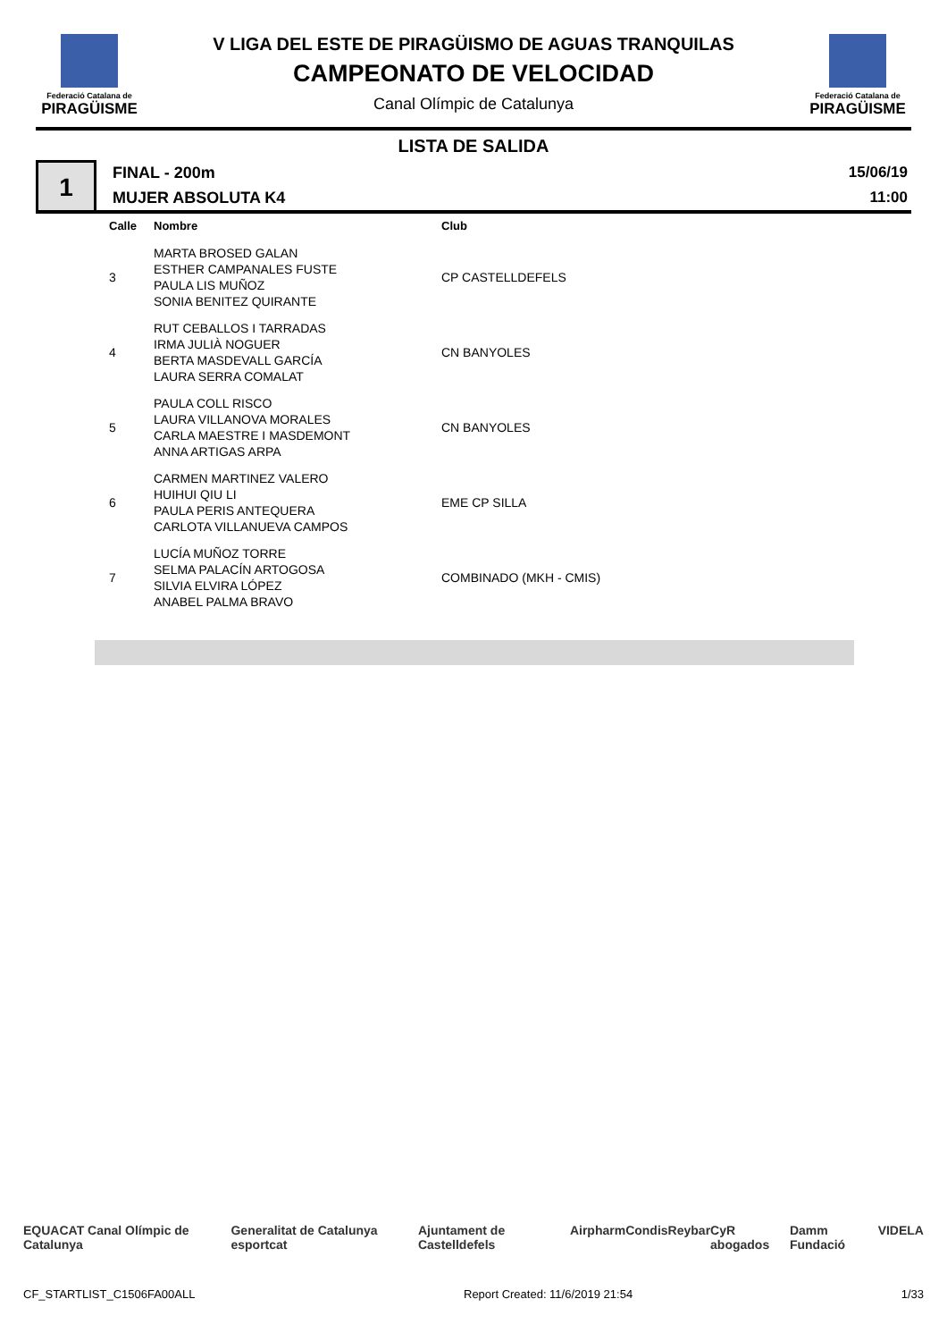Federació Catalana de
PIRAGÜISME
V LIGA DEL ESTE DE PIRAGÜISMO DE AGUAS TRANQUILAS
CAMPEONATO DE VELOCIDAD
Canal Olímpic de Catalunya
Federació Catalana de
PIRAGÜISME
LISTA DE SALIDA
1
FINAL - 200m
MUJER ABSOLUTA K4
15/06/19
11:00
| Calle | Nombre | Club |
| --- | --- | --- |
| 3 | MARTA BROSED GALAN ESTHER CAMPANALES FUSTE PAULA LIS MUÑOZ SONIA BENITEZ QUIRANTE | CP CASTELLDEFELS |
| 4 | RUT CEBALLOS I TARRADAS IRMA JULIÀ NOGUER BERTA MASDEVALL GARCÍA LAURA SERRA COMALAT | CN BANYOLES |
| 5 | PAULA COLL RISCO LAURA VILLANOVA MORALES CARLA MAESTRE I MASDEMONT ANNA ARTIGAS ARPA | CN BANYOLES |
| 6 | CARMEN MARTINEZ VALERO HUIHUI QIU LI PAULA PERIS ANTEQUERA CARLOTA VILLANUEVA CAMPOS | EME CP SILLA |
| 7 | LUCÍA MUÑOZ TORRE SELMA PALACÍN ARTOGOSA SILVIA ELVIRA LÓPEZ ANABEL PALMA BRAVO | COMBINADO (MKH - CMIS) |
EQUACAT Canal Olímpic de Catalunya Generalitat de Catalunya esportcat Ajuntament de Castelldefels Airpharm Condis Reybar CyR abogados Damm Fundació VIDELA
CF_STARTLIST_C1506FA00ALL Report Created: 11/6/2019 21:54 1/33